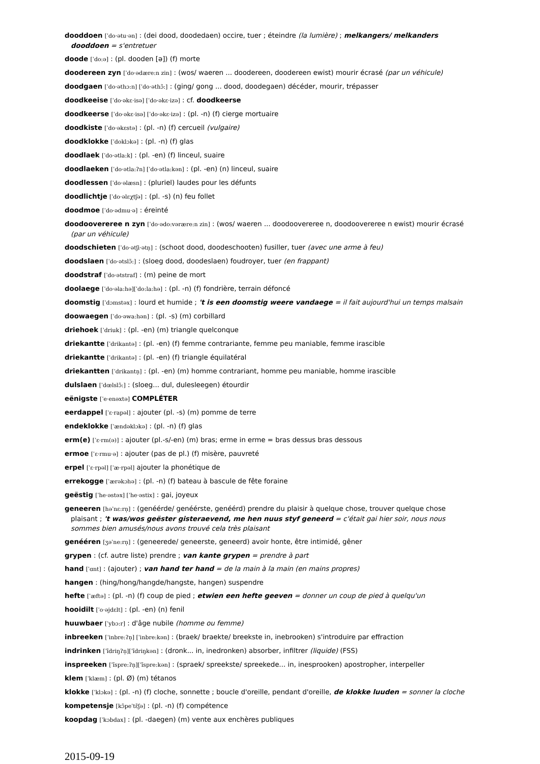dooddoen [ˈdo·ətu·ən] : (dei dood, doodedaen) occire, tuer ; éteindre (la lumière) ; melkangers/ melkanders dooddoen = s'entretuer
doode [ˈdo:ə] : (pl. dooden [ə]) (f) morte
doodereen zyn [ˈdo·ədære:n zin] : (wos/ waeren ... doodereen, doodereen ewist) mourir écrasé (par un véhicule)
doodgaen [ˈdo·əthɔ:n] [ˈdo·əthɔ̃:] : (ging/ gong ... dood, doodegaen) décéder, mourir, trépasser
doodkeeise [ˈdo·əkɛ·isə] [ˈdo·əkɛ·izə] : cf. doodkeerse
doodkeerse [ˈdo·əkɛ·isə] [ˈdo·əkɛ·izə] : (pl. -n) (f) cierge mortuaire
doodkiste [ˈdo·əkɛstə] : (pl. -n) (f) cercueil (vulgaire)
doodklokke [ˈdoklɔkə] : (pl. -n) (f) glas
doodlaek [ˈdo·ətla:k] : (pl. -en) (f) linceul, suaire
doodlaeken [ˈdo·ətla:ʔn] [ˈdo·ətla:kən] : (pl. -en) (n) linceul, suaire
doodlessen [ˈdo·əlæsn] : (pluriel) laudes pour les défunts
doodlichtje [ˈdo·əlɛχtʃə] : (pl. -s) (n) feu follet
doodmoe [ˈdo·ədmu·ə] : éreinté
doodoovereree n zyn [ˈdo·ədo:vərære:n zin] : (wos/ waeren ... doodoovereree n, doodoovereree n ewist) mourir écrasé (par un véhicule)
doodschieten [ˈdo·ətʃi·ətn̩] : (schoot dood, doodeschooten) fusiller, tuer (avec une arme à feu)
doodslaen [ˈdo·ətslɔ̃:] : (sloeg dood, doodeslaen) foudroyer, tuer (en frappant)
doodstraf [ˈdo·ətstraf] : (m) peine de mort
doolaege [ˈdo·əla:hə][ˈdo:la:hə] : (pl. -n) (f) fondrière, terrain défoncé
doomstig [ˈdɔmstəx] : lourd et humide ; 't is een doomstig weere vandaege = il fait aujourd'hui un temps malsain
doowaegen [ˈdo·əwa:hən] : (pl. -s) (m) corbillard
driehoek [ˈdriuk] : (pl. -en) (m) triangle quelconque
driekantte [ˈdrikantə] : (pl. -en) (f) femme contrariante, femme peu maniable, femme irascible
driekantte [ˈdrikantə] : (pl. -en) (f) triangle équilatéral
driekantten [ˈdrikantn̩] : (pl. -en) (m) homme contrariant, homme peu maniable, homme irascible
dulslaen [ˈdœlslɔ̃:] : (sloeg... dul, dulesleegen) étourdir
eënigste [ˈe·enəxtə] COMPLÉTER
eerdappel [ˈɛ·rapəl] : ajouter (pl. -s) (m) pomme de terre
endeklokke [ˈændəklɔkə] : (pl. -n) (f) glas
erm(e) [ˈɛ·rm(ə)] : ajouter (pl.-s/-en) (m) bras; erme in erme = bras dessus bras dessous
ermoe [ˈɛ·rmu·ə] : ajouter (pas de pl.) (f) misère, pauvreté
erpel [ˈɛ·rpəl] [ˈæ·rpəl] ajouter la phonétique de
errekogge [ˈærəkɔhə] : (pl. -n) (f) bateau à bascule de fête foraine
geëstig [ˈhe·əstəx] [ˈhe·əstix] : gai, joyeux
geneeren [həˈnɛ:rn̩] : (genéérde/ genéérste, genéérd) prendre du plaisir à quelque chose, trouver quelque chose plaisant ; 't was/wos geëster gisteraevend, me hen nuus styf geneerd = c'était gai hier soir, nous nous sommes bien amusés/nous avons trouvé cela très plaisant
genééren [ʒəˈne:rn̩] : (geneerede/ geneerste, geneerd) avoir honte, être intimidé, gêner
grypen : (cf. autre liste) prendre ; van kante grypen = prendre à part
hand [ˈɑnt] : (ajouter) ; van hand ter hand = de la main à la main (en mains propres)
hangen : (hing/hong/hangde/hangste, hangen) suspendre
hefte [ˈæftə] : (pl. -n) (f) coup de pied ; etwien een hefte geeven = donner un coup de pied à quelqu'un
hooidilt [ˈo·əjdɛlt] : (pl. -en) (n) fenil
huuwbaer [ˈybɔ:r] : d'âge nubile (homme ou femme)
inbreeken [ˈinbre:ʔn̩] [ˈinbre:kən] : (braek/ braekte/ breekste in, inebrooken) s'introduire par effraction
indrinken [ˈĩdriŋʔn̩][ˈĩdriŋkən] : (dronk... in, inedronken) absorber, infiltrer (liquide) (FSS)
inspreeken [ˈĩspre:ʔn̩][ˈĩspre:kən] : (spraek/ spreekste/ spreekede... in, inesprooken) apostropher, interpeller
klem [ˈklæm] : (pl. Ø) (m) tétanos
klokke [ˈklɔkə] : (pl. -n) (f) cloche, sonnette ; boucle d'oreille, pendant d'oreille, de klokke luuden = sonner la cloche
kompetensje [kɔ̃peˈtɛ̃ʃə] : (pl. -n) (f) compétence
koopdag [ˈkɔbdax] : (pl. -daegen) (m) vente aux enchères publiques
2015-09-19